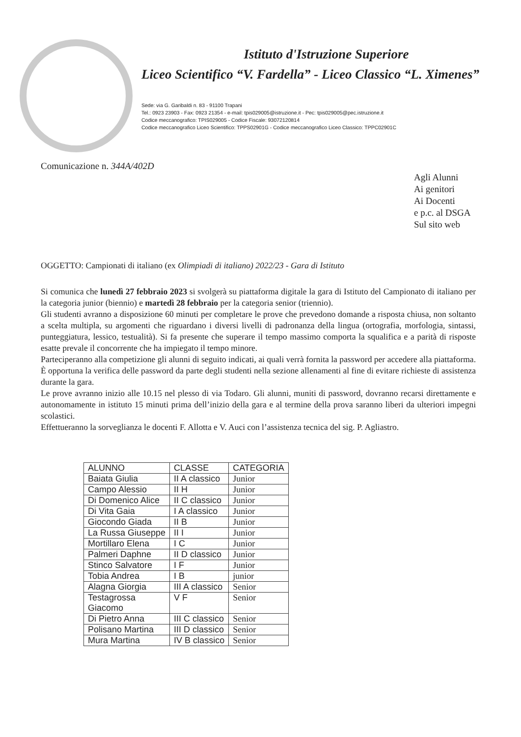Istituto d'Istruzione Superiore
Liceo Scientifico “V. Fardella” - Liceo Classico “L. Ximenes”
Sede: via G. Garibaldi n. 83 - 91100 Trapani
Tel.: 0923 23903 - Fax: 0923 21354 - e-mail: tpis029005@istruzione.it - Pec: tpis029005@pec.istruzione.it
Codice meccanografico: TPIS029005 - Codice Fiscale: 93072120814
Codice meccanografico Liceo Scientifico: TPPS02901G - Codice meccanografico Liceo Classico: TPPC02901C
Comunicazione n. 344A/402D
Agli Alunni
Ai genitori
Ai Docenti
e p.c. al DSGA
Sul sito web
OGGETTO: Campionati di italiano (ex Olimpiadi di italiano) 2022/23 - Gara di Istituto
Si comunica che lunedì 27 febbraio 2023 si svolgerà su piattaforma digitale la gara di Istituto del Campionato di italiano per la categoria junior (biennio) e martedì 28 febbraio per la categoria senior (triennio).
Gli studenti avranno a disposizione 60 minuti per completare le prove che prevedono domande a risposta chiusa, non soltanto a scelta multipla, su argomenti che riguardano i diversi livelli di padronanza della lingua (ortografia, morfologia, sintassi, punteggiatura, lessico, testualità). Si fa presente che superare il tempo massimo comporta la squalifica e a parità di risposte esatte prevale il concorrente che ha impiegato il tempo minore.
Parteciperanno alla competizione gli alunni di seguito indicati, ai quali verrà fornita la password per accedere alla piattaforma. È opportuna la verifica delle password da parte degli studenti nella sezione allenamenti al fine di evitare richieste di assistenza durante la gara.
Le prove avranno inizio alle 10.15 nel plesso di via Todaro. Gli alunni, muniti di password, dovranno recarsi direttamente e autonomamente in istituto 15 minuti prima dell’inizio della gara e al termine della prova saranno liberi da ulteriori impegni scolastici.
Effettueranno la sorveglianza le docenti F. Allotta e V. Auci con l’assistenza tecnica del sig. P. Agliastro.
| ALUNNO | CLASSE | CATEGORIA |
| --- | --- | --- |
| Baiata Giulia | II A classico | Junior |
| Campo Alessio | II H | Junior |
| Di Domenico Alice | II C classico | Junior |
| Di Vita Gaia | I A classico | Junior |
| Giocondo Giada | II B | Junior |
| La Russa Giuseppe | II I | Junior |
| Mortillaro Elena | I C | Junior |
| Palmeri Daphne | II D classico | Junior |
| Stinco Salvatore | I F | Junior |
| Tobia Andrea | I B | junior |
| Alagna Giorgia | III A classico | Senior |
| Testagrossa Giacomo | V F | Senior |
| Di Pietro Anna | III C classico | Senior |
| Polisano Martina | III D classico | Senior |
| Mura Martina | IV B classico | Senior |